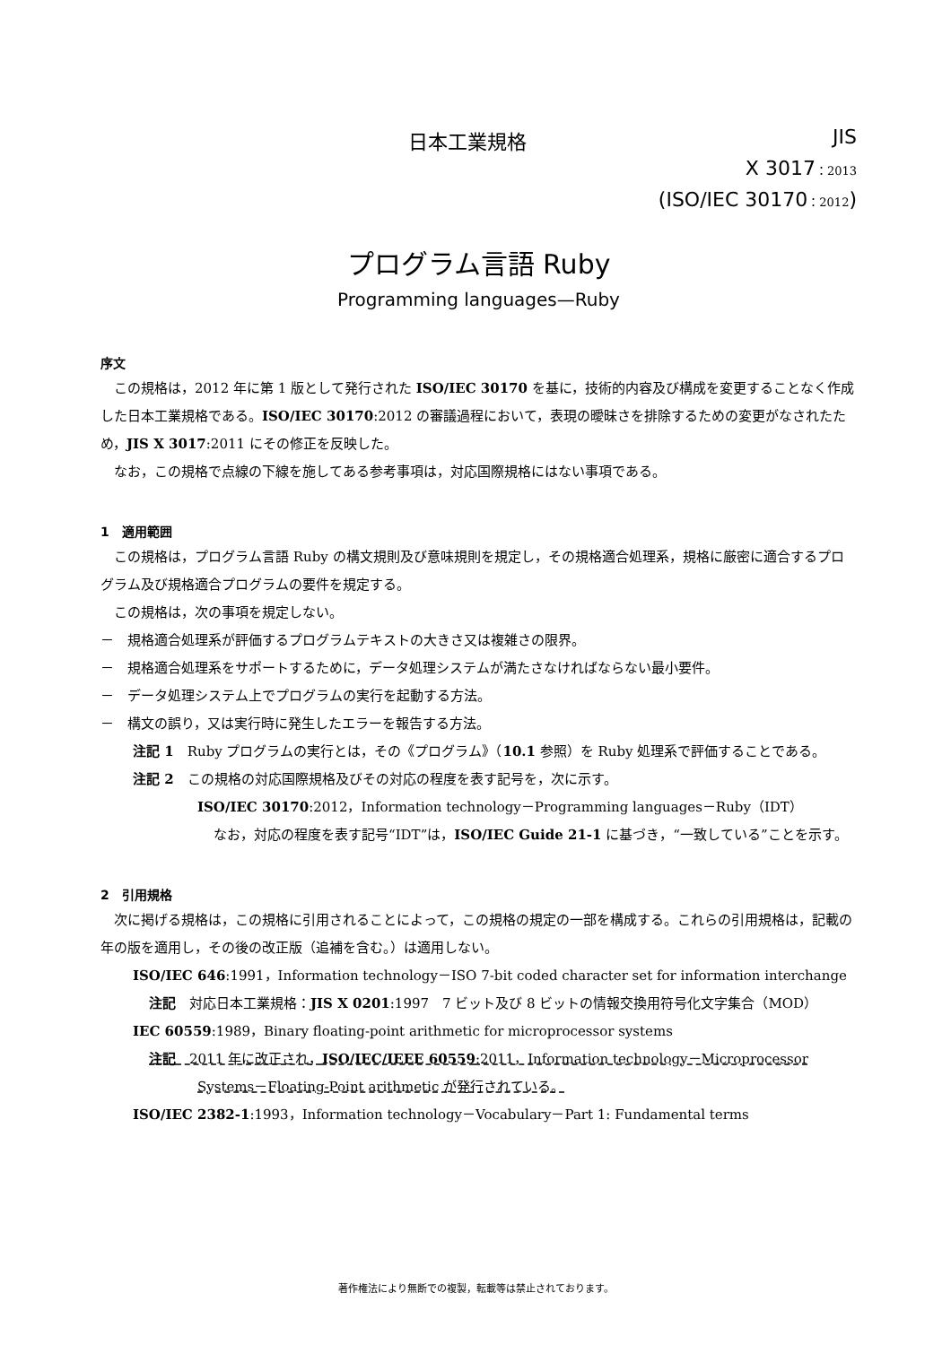日本工業規格 JIS
X 3017：2013
(ISO/IEC 30170：2012)
プログラム言語 Ruby
Programming languages—Ruby
序文
この規格は，2012 年に第 1 版として発行された ISO/IEC 30170 を基に，技術的内容及び構成を変更することなく作成した日本工業規格である。ISO/IEC 30170:2012 の審議過程において，表現の曖昧さを排除するための変更がなされたため，JIS X 3017:2011 にその修正を反映した。
なお，この規格で点線の下線を施してある参考事項は，対応国際規格にはない事項である。
1　適用範囲
この規格は，プログラム言語 Ruby の構文規則及び意味規則を規定し，その規格適合処理系，規格に厳密に適合するプログラム及び規格適合プログラムの要件を規定する。
この規格は，次の事項を規定しない。
－　規格適合処理系が評価するプログラムテキストの大きさ又は複雑さの限界。
－　規格適合処理系をサポートするために，データ処理システムが満たさなければならない最小要件。
－　データ処理システム上でプログラムの実行を起動する方法。
－　構文の誤り，又は実行時に発生したエラーを報告する方法。
注記 1　Ruby プログラムの実行とは，その《プログラム》（10.1 参照）を Ruby 処理系で評価することである。
注記 2　この規格の対応国際規格及びその対応の程度を表す記号を，次に示す。
ISO/IEC 30170:2012，Information technology－Programming languages－Ruby（IDT）
なお，対応の程度を表す記号“IDT”は，ISO/IEC Guide 21-1 に基づき，“一致している”ことを示す。
2　引用規格
次に掲げる規格は，この規格に引用されることによって，この規格の規定の一部を構成する。これらの引用規格は，記載の年の版を適用し，その後の改正版（追補を含む。）は適用しない。
ISO/IEC 646:1991，Information technology－ISO 7-bit coded character set for information interchange
注記　対応日本工業規格：JIS X 0201:1997　7 ビット及び 8 ビットの情報交換用符号化文字集合（MOD）
IEC 60559:1989，Binary floating-point arithmetic for microprocessor systems
注記　2011 年に改正され，ISO/IEC/IEEE 60559:2011，Information technology－Microprocessor Systems－Floating-Point arithmetic が発行されている。
ISO/IEC 2382-1:1993，Information technology－Vocabulary－Part 1: Fundamental terms
著作権法により無断での複製，転載等は禁止されております。